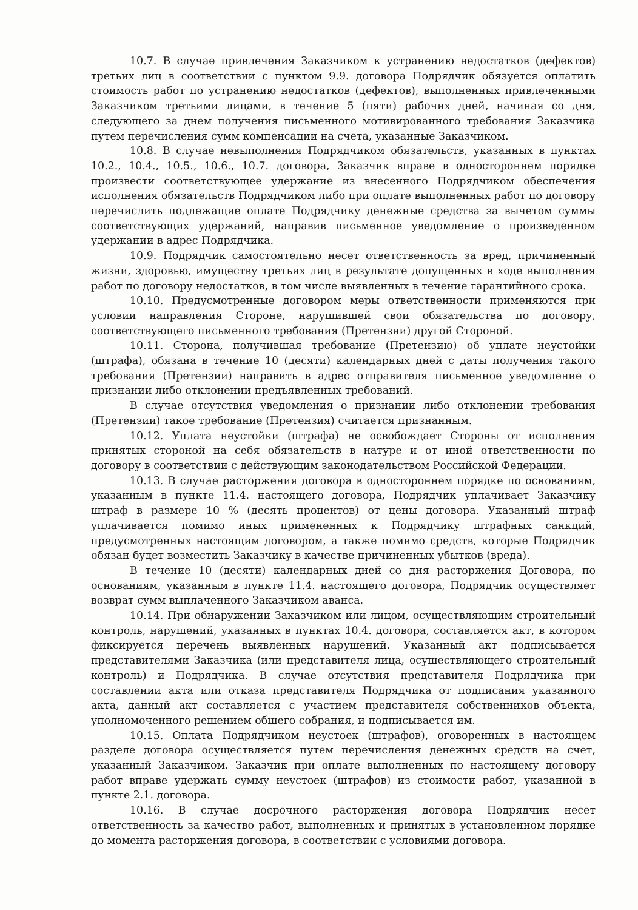10.7. В случае привлечения Заказчиком к устранению недостатков (дефектов) третьих лиц в соответствии с пунктом 9.9. договора Подрядчик обязуется оплатить стоимость работ по устранению недостатков (дефектов), выполненных привлеченными Заказчиком третьими лицами, в течение 5 (пяти) рабочих дней, начиная со дня, следующего за днем получения письменного мотивированного требования Заказчика путем перечисления сумм компенсации на счета, указанные Заказчиком.
10.8. В случае невыполнения Подрядчиком обязательств, указанных в пунктах 10.2., 10.4., 10.5., 10.6., 10.7. договора, Заказчик вправе в одностороннем порядке произвести соответствующее удержание из внесенного Подрядчиком обеспечения исполнения обязательств Подрядчиком либо при оплате выполненных работ по договору перечислить подлежащие оплате Подрядчику денежные средства за вычетом суммы соответствующих удержаний, направив письменное уведомление о произведенном удержании в адрес Подрядчика.
10.9. Подрядчик самостоятельно несет ответственность за вред, причиненный жизни, здоровью, имуществу третьих лиц в результате допущенных в ходе выполнения работ по договору недостатков, в том числе выявленных в течение гарантийного срока.
10.10. Предусмотренные договором меры ответственности применяются при условии направления Стороне, нарушившей свои обязательства по договору, соответствующего письменного требования (Претензии) другой Стороной.
10.11. Сторона, получившая требование (Претензию) об уплате неустойки (штрафа), обязана в течение 10 (десяти) календарных дней с даты получения такого требования (Претензии) направить в адрес отправителя письменное уведомление о признании либо отклонении предъявленных требований.
В случае отсутствия уведомления о признании либо отклонении требования (Претензии) такое требование (Претензия) считается признанным.
10.12. Уплата неустойки (штрафа) не освобождает Стороны от исполнения принятых стороной на себя обязательств в натуре и от иной ответственности по договору в соответствии с действующим законодательством Российской Федерации.
10.13. В случае расторжения договора в одностороннем порядке по основаниям, указанным в пункте 11.4. настоящего договора, Подрядчик уплачивает Заказчику штраф в размере 10 % (десять процентов) от цены договора. Указанный штраф уплачивается помимо иных примененных к Подрядчику штрафных санкций, предусмотренных настоящим договором, а также помимо средств, которые Подрядчик обязан будет возместить Заказчику в качестве причиненных убытков (вреда).
В течение 10 (десяти) календарных дней со дня расторжения Договора, по основаниям, указанным в пункте 11.4. настоящего договора, Подрядчик осуществляет возврат сумм выплаченного Заказчиком аванса.
10.14. При обнаружении Заказчиком или лицом, осуществляющим строительный контроль, нарушений, указанных в пунктах 10.4. договора, составляется акт, в котором фиксируется перечень выявленных нарушений. Указанный акт подписывается представителями Заказчика (или представителя лица, осуществляющего строительный контроль) и Подрядчика. В случае отсутствия представителя Подрядчика при составлении акта или отказа представителя Подрядчика от подписания указанного акта, данный акт составляется с участием представителя собственников объекта, уполномоченного решением общего собрания, и подписывается им.
10.15. Оплата Подрядчиком неустоек (штрафов), оговоренных в настоящем разделе договора осуществляется путем перечисления денежных средств на счет, указанный Заказчиком. Заказчик при оплате выполненных по настоящему договору работ вправе удержать сумму неустоек (штрафов) из стоимости работ, указанной в пункте 2.1. договора.
10.16. В случае досрочного расторжения договора Подрядчик несет ответственность за качество работ, выполненных и принятых в установленном порядке до момента расторжения договора, в соответствии с условиями договора.